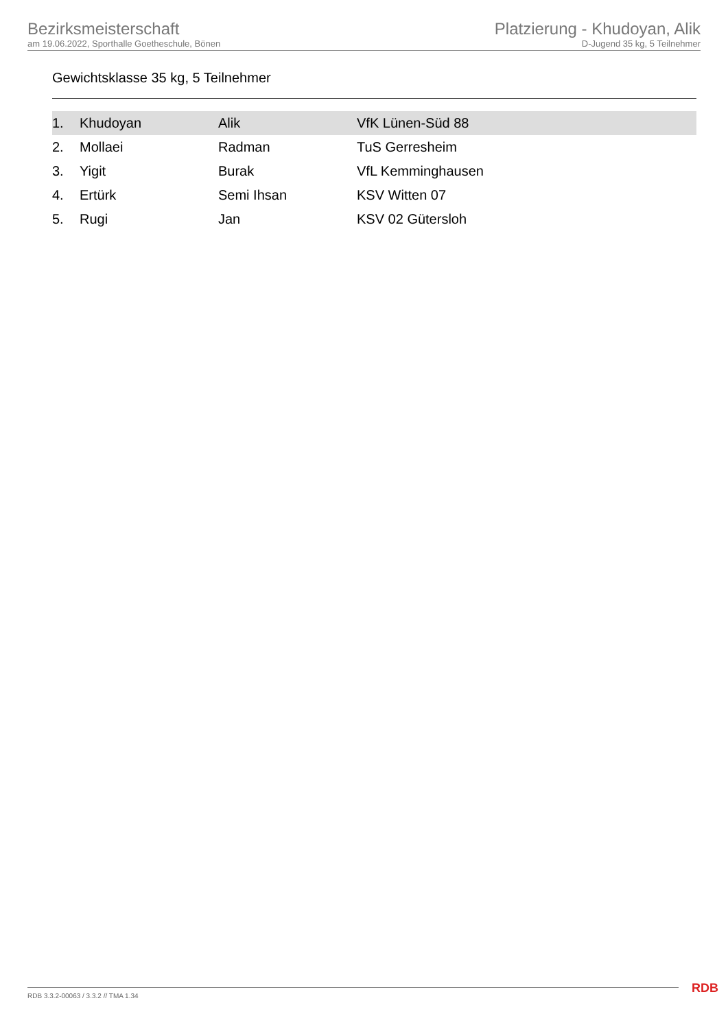Bezirksmeisterschaft
am 19.06.2022, Sporthalle Goetheschule, Bönen
Platzierung - Khudoyan, Alik
D-Jugend 35 kg, 5 Teilnehmer
Gewichtsklasse 35 kg, 5 Teilnehmer
| 1. | Khudoyan | Alik | VfK Lünen-Süd 88 |
| 2. | Mollaei | Radman | TuS Gerresheim |
| 3. | Yigit | Burak | VfL Kemminghausen |
| 4. | Ertürk | Semi Ihsan | KSV Witten 07 |
| 5. | Rugi | Jan | KSV 02 Gütersloh |
RDB 3.3.2-00063 / 3.3.2 // TMA 1.34
RDB